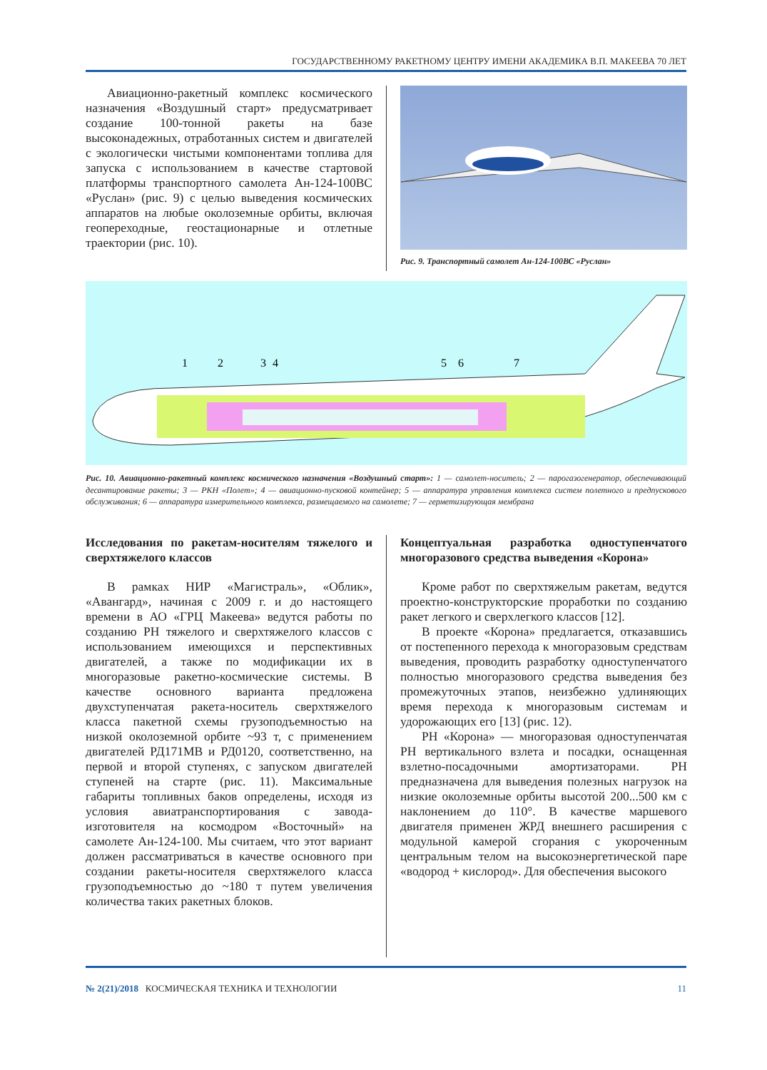ГОСУДАРСТВЕННОМУ РАКЕТНОМУ ЦЕНТРУ ИМЕНИ АКАДЕМИКА В.П. МАКЕЕВА 70 ЛЕТ
Авиационно-ракетный комплекс космического назначения «Воздушный старт» предусматривает создание 100-тонной ракеты на базе высоконадежных, отработанных систем и двигателей с экологически чистыми компонентами топлива для запуска с использованием в качестве стартовой платформы транспортного самолета Ан-124-100ВС «Руслан» (рис. 9) с целью выведения космических аппаратов на любые околоземные орбиты, включая геопереходные, геостационарные и отлетные траектории (рис. 10).
Рис. 9. Транспортный самолет Ан-124-100ВС «Руслан»
1
2
3
4
5
6
7
Рис. 10. Авиационно-ракетный комплекс космического назначения «Воздушный старт»: 1 — самолет-носитель; 2 — парогазогенератор, обеспечивающий десантирование ракеты; 3 — РКН «Полет»; 4 — авиационно-пусковой контейнер; 5 — аппаратура управления комплекса систем полетного и предпускового обслуживания; 6 — аппаратура измерительного комплекса, размещаемого на самолете; 7 — герметизирующая мембрана
Исследования по ракетам-носителям тяжелого и сверхтяжелого классов
В рамках НИР «Магистраль», «Облик», «Авангард», начиная с 2009 г. и до настоящего времени в АО «ГРЦ Макеева» ведутся работы по созданию РН тяжелого и сверхтяжелого классов с использованием имеющихся и перспективных двигателей, а также по модификации их в многоразовые ракетно-космические системы. В качестве основного варианта предложена двухступенчатая ракета-носитель сверхтяжелого класса пакетной схемы грузоподъемностью на низкой околоземной орбите ~93 т, с применением двигателей РД171МВ и РД0120, соответственно, на первой и второй ступенях, с запуском двигателей ступеней на старте (рис. 11). Максимальные габариты топливных баков определены, исходя из условия авиатранспортирования с завода-изготовителя на космодром «Восточный» на самолете Ан-124-100. Мы считаем, что этот вариант должен рассматриваться в качестве основного при создании ракеты-носителя сверхтяжелого класса грузоподъемностью до ~180 т путем увеличения количества таких ракетных блоков.
Концептуальная разработка одноступенчатого многоразового средства выведения «Корона»
Кроме работ по сверхтяжелым ракетам, ведутся проектно-конструкторские проработки по созданию ракет легкого и сверхлегкого классов [12].
В проекте «Корона» предлагается, отказавшись от постепенного перехода к многоразовым средствам выведения, проводить разработку одноступенчатого полностью многоразового средства выведения без промежуточных этапов, неизбежно удлиняющих время перехода к многоразовым системам и удорожающих его [13] (рис. 12).
РН «Корона» — многоразовая одноступенчатая РН вертикального взлета и посадки, оснащенная взлетно-посадочными амортизаторами. РН предназначена для выведения полезных нагрузок на низкие околоземные орбиты высотой 200...500 км с наклонением до 110°. В качестве маршевого двигателя применен ЖРД внешнего расширения с модульной камерой сгорания с укороченным центральным телом на высокоэнергетической паре «водород + кислород». Для обеспечения высокого
№ 2(21)/2018 КОСМИЧЕСКАЯ ТЕХНИКА И ТЕХНОЛОГИИ 11